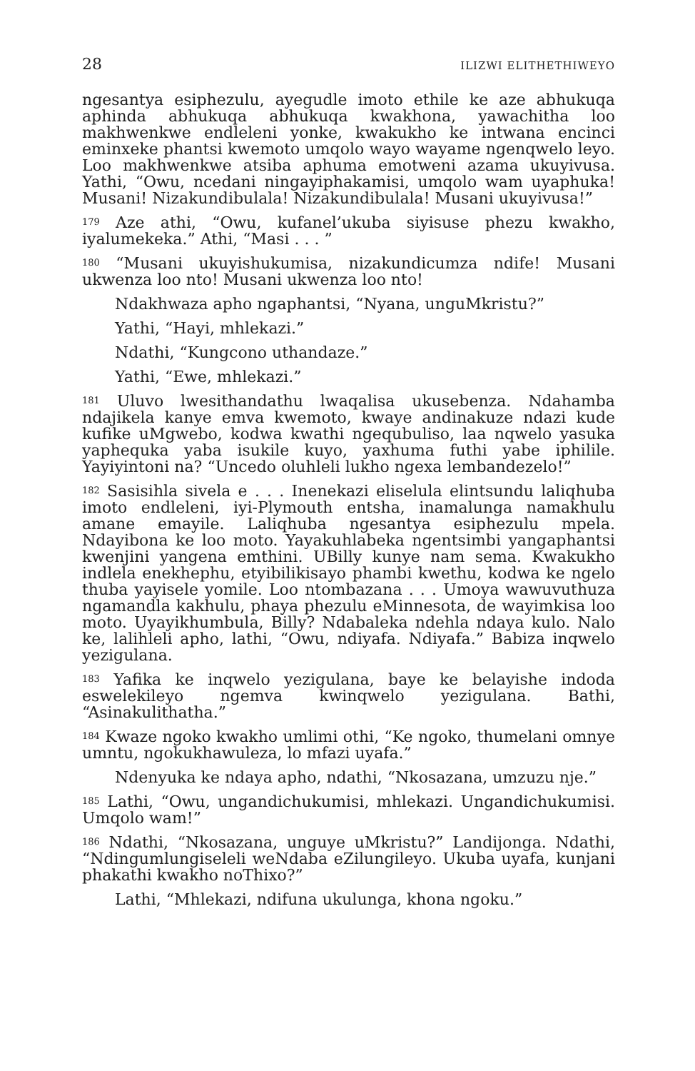28 ILIZWI ELITHETHIWEYO
ngesantya esiphezulu, ayegudle imoto ethile ke aze abhukuqa aphinda abhukuqa abhukuqa kwakhona, yawachitha loo makhwenkwe endleleni yonke, kwakukho ke intwana encinci eminxeke phantsi kwemoto umqolo wayo wayame ngenqwelo leyo. Loo makhwenkwe atsiba aphuma emotweni azama ukuyivusa. Yathi, “Owu, ncedani ningayiphakamisi, umqolo wam uyaphuka! Musani! Nizakundibulala! Nizakundibulala! Musani ukuyivusa!”
<sup>179</sup> Aze athi, “Owu, kufanel’ukuba siyisuse phezu kwakho, iyalumekeka.” Athi, “Masi . . . ”
<sup>180</sup> “Musani ukuyishukumisa, nizakundicumza ndife! Musani ukwenza loo nto! Musani ukwenza loo nto!
Ndakhwaza apho ngaphantsi, “Nyana, unguMkristu?”
Yathi, “Hayi, mhlekazi.”
Ndathi, “Kungcono uthandaze.”
Yathi, “Ewe, mhlekazi.”
<sup>181</sup> Uluvo lwesithandathu lwaqalisa ukusebenza. Ndahamba ndajikela kanye emva kwemoto, kwaye andinakuze ndazi kude kufike uMgwebo, kodwa kwathi ngequbuliso, laa nqwelo yasuka yaphequka yaba isukile kuyo, yaxhuma futhi yabe iphilile. Yayiyintoni na? “Uncedo oluhleli lukho ngexa lembandezelo!”
<sup>182</sup> Sasisihla sivela e . . . Inenekazi eliselula elintsundu laliqhuba imoto endleleni, iyi-Plymouth entsha, inamalunga namakhulu amane emayile. Laliqhuba ngesantya esiphezulu mpela. Ndayibona ke loo moto. Yayakuhlabeka ngentsimbi yangaphantsi kwenjini yangena emthini. UBilly kunye nam sema. Kwakukho indlela enekhephu, etyibilikisayo phambi kwethu, kodwa ke ngelo thuba yayisele yomile. Loo ntombazana . . . Umoya wawuvuthuza ngamandla kakhulu, phaya phezulu eMinnesota, de wayimkisa loo moto. Uyayikhumbula, Billy? Ndabaleka ndehla ndaya kulo. Nalo ke, lalihleli apho, lathi, “Owu, ndiyafa. Ndiyafa.” Babiza inqwelo yezigulana.
<sup>183</sup> Yafika ke inqwelo yezigulana, baye ke belayishe indoda eswelekileyo ngemva kwinqwelo yezigulana. Bathi, “Asinakulithatha.”
<sup>184</sup> Kwaze ngoko kwakho umlimi othi, “Ke ngoko, thumelani omnye umntu, ngokukhawuleza, lo mfazi uyafa.”
Ndenyuka ke ndaya apho, ndathi, “Nkosazana, umzuzu nje.”
<sup>185</sup> Lathi, “Owu, ungandichukumisi, mhlekazi. Ungandichukumisi. Umqolo wam!”
<sup>186</sup> Ndathi, “Nkosazana, unguye uMkristu?” Landijonga. Ndathi, “Ndingumlungiseleli weNdaba eZilungileyo. Ukuba uyafa, kunjani phakathi kwakho noThixo?”
Lathi, “Mhlekazi, ndifuna ukulunga, khona ngoku.”